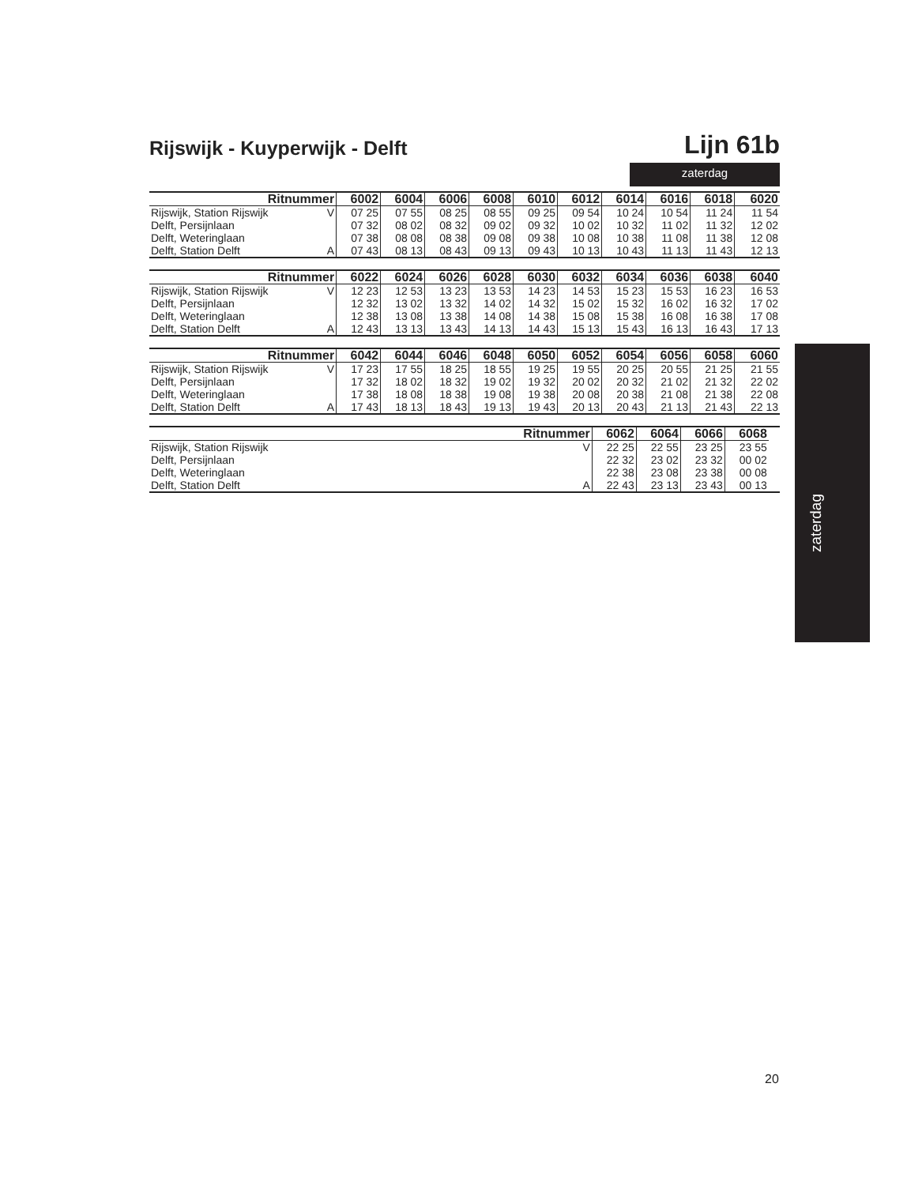Rijswijk - Kuyperwijk - Delft
Lijn 61b
zaterdag
| Ritnummer | | 6002 | 6004 | 6006 | 6008 | 6010 | 6012 | 6014 | 6016 | 6018 | 6020 |
| --- | --- | --- | --- | --- | --- | --- | --- | --- | --- | --- | --- |
| Rijswijk, Station Rijswijk | V | 07 25 | 07 55 | 08 25 | 08 55 | 09 25 | 09 54 | 10 24 | 10 54 | 11 24 | 11 54 |
| Delft, Persijnlaan | | 07 32 | 08 02 | 08 32 | 09 02 | 09 32 | 10 02 | 10 32 | 11 02 | 11 32 | 12 02 |
| Delft, Weteringlaan | | 07 38 | 08 08 | 08 38 | 09 08 | 09 38 | 10 08 | 10 38 | 11 08 | 11 38 | 12 08 |
| Delft, Station Delft | A | 07 43 | 08 13 | 08 43 | 09 13 | 09 43 | 10 13 | 10 43 | 11 13 | 11 43 | 12 13 |
| Ritnummer | | 6022 | 6024 | 6026 | 6028 | 6030 | 6032 | 6034 | 6036 | 6038 | 6040 |
| --- | --- | --- | --- | --- | --- | --- | --- | --- | --- | --- | --- |
| Rijswijk, Station Rijswijk | V | 12 23 | 12 53 | 13 23 | 13 53 | 14 23 | 14 53 | 15 23 | 15 53 | 16 23 | 16 53 |
| Delft, Persijnlaan | | 12 32 | 13 02 | 13 32 | 14 02 | 14 32 | 15 02 | 15 32 | 16 02 | 16 32 | 17 02 |
| Delft, Weteringlaan | | 12 38 | 13 08 | 13 38 | 14 08 | 14 38 | 15 08 | 15 38 | 16 08 | 16 38 | 17 08 |
| Delft, Station Delft | A | 12 43 | 13 13 | 13 43 | 14 13 | 14 43 | 15 13 | 15 43 | 16 13 | 16 43 | 17 13 |
| Ritnummer | | 6042 | 6044 | 6046 | 6048 | 6050 | 6052 | 6054 | 6056 | 6058 | 6060 |
| --- | --- | --- | --- | --- | --- | --- | --- | --- | --- | --- | --- |
| Rijswijk, Station Rijswijk | V | 17 23 | 17 55 | 18 25 | 18 55 | 19 25 | 19 55 | 20 25 | 20 55 | 21 25 | 21 55 |
| Delft, Persijnlaan | | 17 32 | 18 02 | 18 32 | 19 02 | 19 32 | 20 02 | 20 32 | 21 02 | 21 32 | 22 02 |
| Delft, Weteringlaan | | 17 38 | 18 08 | 18 38 | 19 08 | 19 38 | 20 08 | 20 38 | 21 08 | 21 38 | 22 08 |
| Delft, Station Delft | A | 17 43 | 18 13 | 18 43 | 19 13 | 19 43 | 20 13 | 20 43 | 21 13 | 21 43 | 22 13 |
| Ritnummer | | 6062 | 6064 | 6066 | 6068 | |
| --- | --- | --- | --- | --- | --- | --- |
| Rijswijk, Station Rijswijk | V | 22 25 | 22 55 | 23 25 | 23 55 | |
| Delft, Persijnlaan | | 22 32 | 23 02 | 23 32 | 00 02 | |
| Delft, Weteringlaan | | 22 38 | 23 08 | 23 38 | 00 08 | |
| Delft, Station Delft | A | 22 43 | 23 13 | 23 43 | 00 13 | |
zaterdag
20